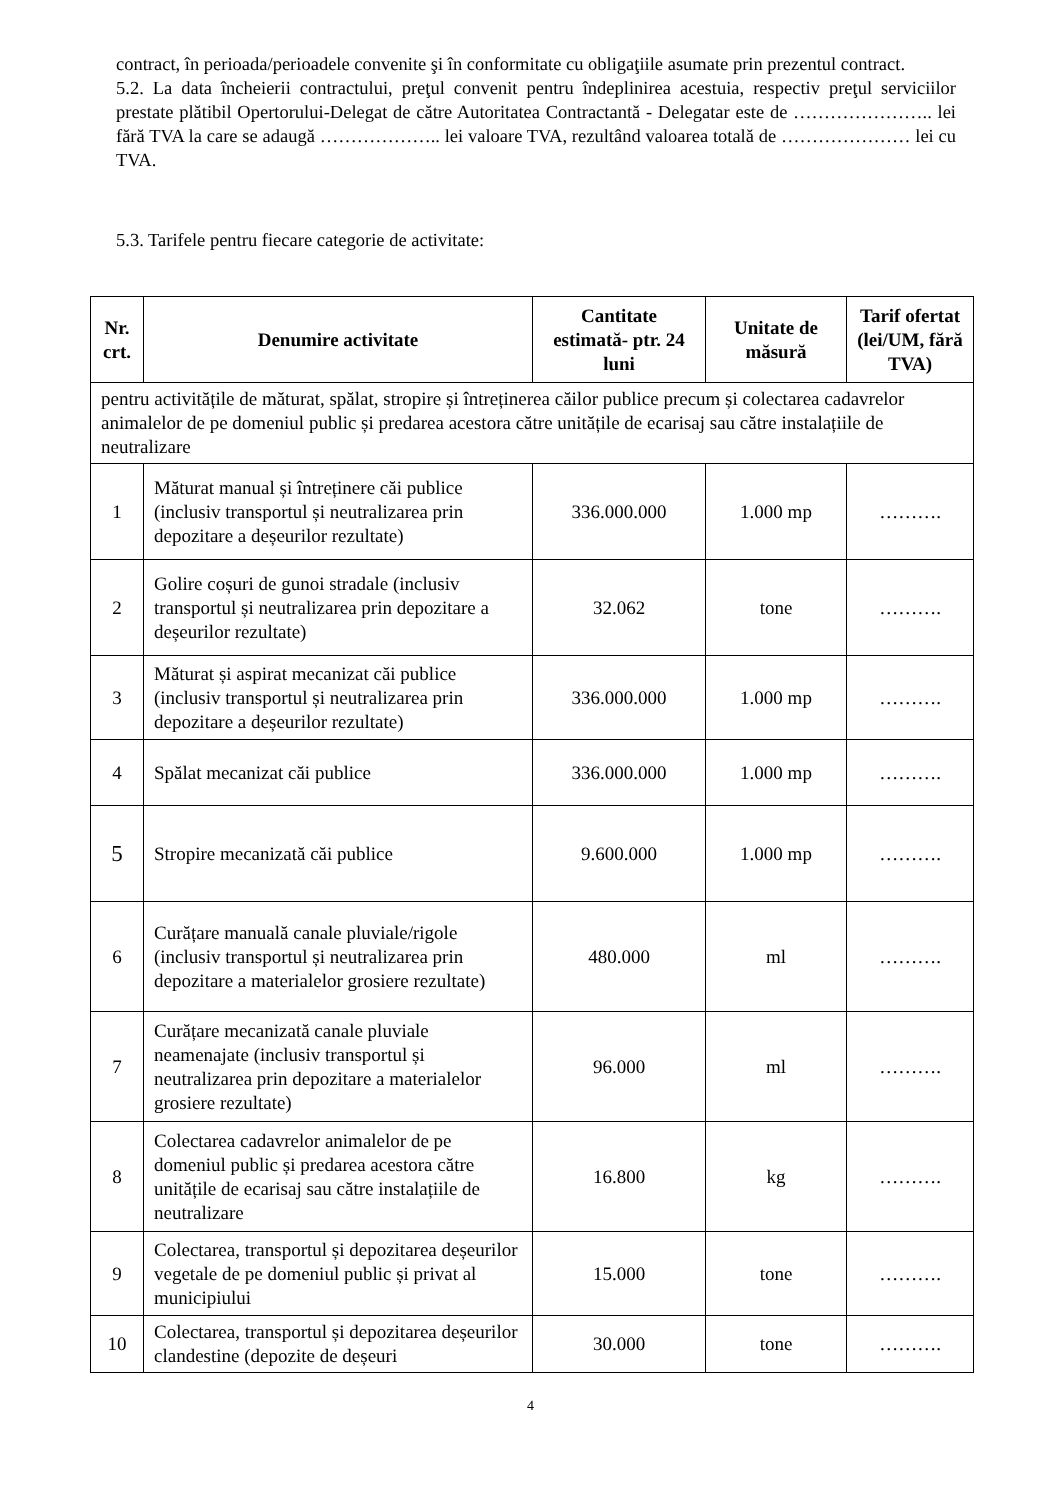contract, în perioada/perioadele convenite şi în conformitate cu obligaţiile asumate prin prezentul contract.
5.2. La data încheierii contractului, preţul convenit pentru îndeplinirea acestuia, respectiv preţul serviciilor prestate plătibil Opertorului-Delegat de către Autoritatea Contractantă - Delegatar este de ………………….. lei fără TVA la care se adaugă ……………….. lei valoare TVA, rezultând valoarea totală de ………………… lei cu TVA.
5.3. Tarifele pentru fiecare categorie de activitate:
| Nr. crt. | Denumire activitate | Cantitate estimată- ptr. 24 luni | Unitate de măsură | Tarif ofertat (lei/UM, fără TVA) |
| --- | --- | --- | --- | --- |
| pentru activitățile de măturat, spălat, stropire și întreținerea căilor publice precum și colectarea cadavrelor animalelor de pe domeniul public și predarea acestora către unitățile de ecarisaj sau către instalațiile de neutralizare | | | | |
| 1 | Măturat manual și întreținere căi publice (inclusiv transportul și neutralizarea prin depozitare a deșeurilor rezultate) | 336.000.000 | 1.000 mp | ………. |
| 2 | Golire coșuri de gunoi stradale (inclusiv transportul și neutralizarea prin depozitare a deșeurilor rezultate) | 32.062 | tone | ………. |
| 3 | Măturat și aspirat mecanizat căi publice (inclusiv transportul și neutralizarea prin depozitare a deșeurilor rezultate) | 336.000.000 | 1.000 mp | ………. |
| 4 | Spălat mecanizat căi publice | 336.000.000 | 1.000 mp | ………. |
| 5 | Stropire mecanizată căi publice | 9.600.000 | 1.000 mp | ………. |
| 6 | Curățare manuală canale pluviale/rigole (inclusiv transportul și neutralizarea prin depozitare a materialelor grosiere rezultate) | 480.000 | ml | ………. |
| 7 | Curățare mecanizată canale pluviale neamenajate (inclusiv transportul și neutralizarea prin depozitare a materialelor grosiere rezultate) | 96.000 | ml | ………. |
| 8 | Colectarea cadavrelor animalelor de pe domeniul public și predarea acestora către unitățile de ecarisaj sau către instalațiile de neutralizare | 16.800 | kg | ………. |
| 9 | Colectarea, transportul și depozitarea deșeurilor vegetale de pe domeniul public și privat al municipiului | 15.000 | tone | ………. |
| 10 | Colectarea, transportul și depozitarea deșeurilor clandestine (depozite de deșeuri | 30.000 | tone | ………. |
4